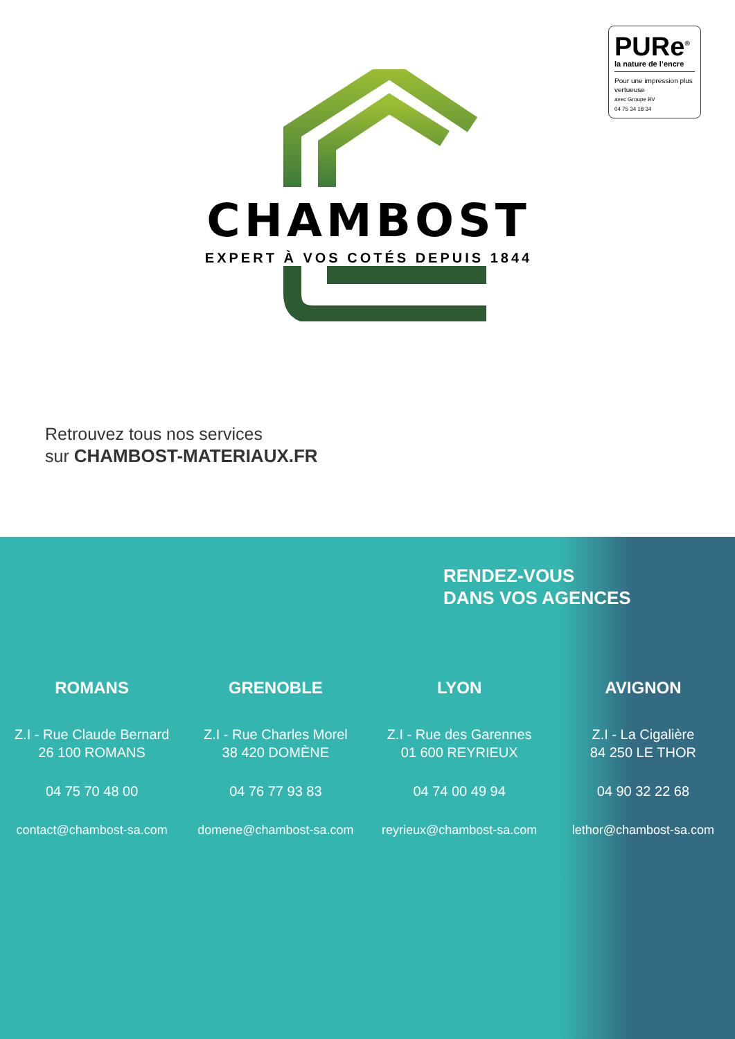PURe<sup>®</sup>
la nature de l’encre
Pour une impression plus vertueuse
avec Groupe BV
04 75 34 18 34
CHAMBOST
EXPERT À VOS COTÉS DEPUIS 1844
Retrouvez tous nos services
sur CHAMBOST-MATERIAUX.FR
RENDEZ-VOUS
DANS VOS AGENCES
ROMANS
Z.I - Rue Claude Bernard
26 100 ROMANS
04 75 70 48 00
contact@chambost-sa.com
GRENOBLE
Z.I - Rue Charles Morel
38 420 DOMÈNE
04 76 77 93 83
domene@chambost-sa.com
LYON
Z.I - Rue des Garennes
01 600 REYRIEUX
04 74 00 49 94
reyrieux@chambost-sa.com
AVIGNON
Z.I - La Cigalière
84 250 LE THOR
04 90 32 22 68
lethor@chambost-sa.com